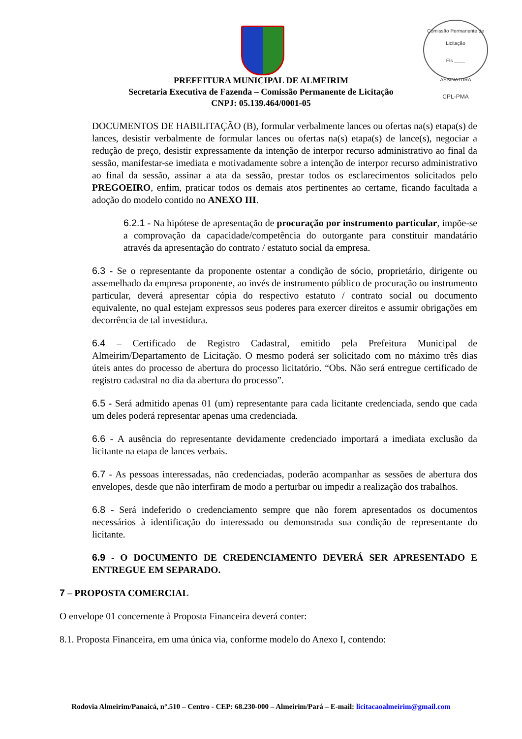Comissão Permanente de Licitação
Fls ____
ASSINATURA
CPL-PMA
PREFEITURA MUNICIPAL DE ALMEIRIM
Secretaria Executiva de Fazenda – Comissão Permanente de Licitação
CNPJ: 05.139.464/0001-05
DOCUMENTOS DE HABILITAÇÃO (B), formular verbalmente lances ou ofertas na(s) etapa(s) de lances, desistir verbalmente de formular lances ou ofertas na(s) etapa(s) de lance(s), negociar a redução de preço, desistir expressamente da intenção de interpor recurso administrativo ao final da sessão, manifestar-se imediata e motivadamente sobre a intenção de interpor recurso administrativo ao final da sessão, assinar a ata da sessão, prestar todos os esclarecimentos solicitados pelo PREGOEIRO, enfim, praticar todos os demais atos pertinentes ao certame, ficando facultada a adoção do modelo contido no ANEXO III.
6.2.1 - Na hipótese de apresentação de procuração por instrumento particular, impõe-se a comprovação da capacidade/competência do outorgante para constituir mandatário através da apresentação do contrato / estatuto social da empresa.
6.3 - Se o representante da proponente ostentar a condição de sócio, proprietário, dirigente ou assemelhado da empresa proponente, ao invés de instrumento público de procuração ou instrumento particular, deverá apresentar cópia do respectivo estatuto / contrato social ou documento equivalente, no qual estejam expressos seus poderes para exercer direitos e assumir obrigações em decorrência de tal investidura.
6.4 – Certificado de Registro Cadastral, emitido pela Prefeitura Municipal de Almeirim/Departamento de Licitação. O mesmo poderá ser solicitado com no máximo três dias úteis antes do processo de abertura do processo licitatório. “Obs. Não será entregue certificado de registro cadastral no dia da abertura do processo”.
6.5 - Será admitido apenas 01 (um) representante para cada licitante credenciada, sendo que cada um deles poderá representar apenas uma credenciada.
6.6 - A ausência do representante devidamente credenciado importará a imediata exclusão da licitante na etapa de lances verbais.
6.7 - As pessoas interessadas, não credenciadas, poderão acompanhar as sessões de abertura dos envelopes, desde que não interfiram de modo a perturbar ou impedir a realização dos trabalhos.
6.8 - Será indeferido o credenciamento sempre que não forem apresentados os documentos necessários à identificação do interessado ou demonstrada sua condição de representante do licitante.
6.9 - O DOCUMENTO DE CREDENCIAMENTO DEVERÁ SER APRESENTADO E ENTREGUE EM SEPARADO.
7 – PROPOSTA COMERCIAL
O envelope 01 concernente à Proposta Financeira deverá conter:
8.1. Proposta Financeira, em uma única via, conforme modelo do Anexo I, contendo:
Rodovia Almeirim/Panaicá, n°.510 – Centro - CEP: 68.230-000 – Almeirim/Pará – E-mail: licitacaoalmeirim@gmail.com